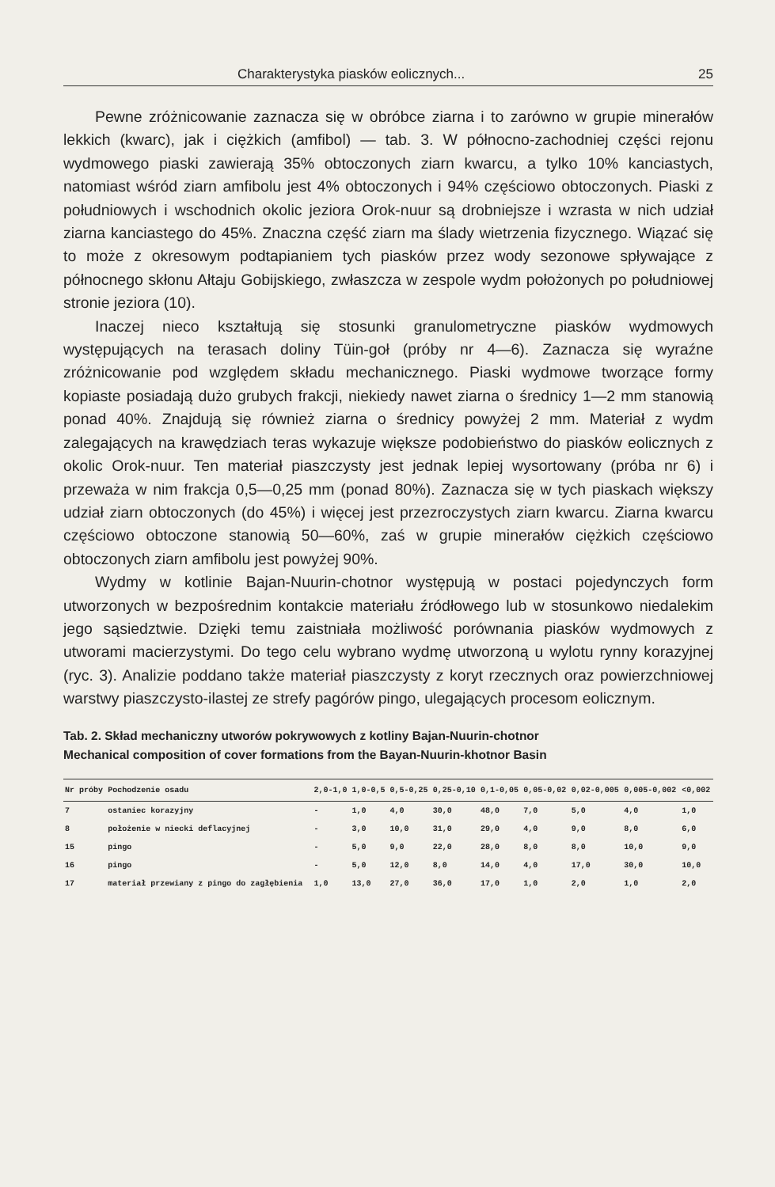Charakterystyka piasków eolicznych... 25
Pewne zróżnicowanie zaznacza się w obróbce ziarna i to zarówno w grupie minerałów lekkich (kwarc), jak i ciężkich (amfibol) — tab. 3. W północno-zachodniej części rejonu wydmowego piaski zawierają 35% obtoczonych ziarn kwarcu, a tylko 10% kanciastych, natomiast wśród ziarn amfibolu jest 4% obtoczonych i 94% częściowo obtoczonych. Piaski z południowych i wschodnich okolic jeziora Orok-nuur są drobniejsze i wzrasta w nich udział ziarna kanciastego do 45%. Znaczna część ziarn ma ślady wietrzenia fizycznego. Wiązać się to może z okresowym podtapianiem tych piasków przez wody sezonowe spływające z północnego skłonu Ałtaju Gobijskiego, zwłaszcza w zespole wydm położonych po południowej stronie jeziora (10).
Inaczej nieco kształtują się stosunki granulometryczne piasków wydmowych występujących na terasach doliny Tüin-goł (próby nr 4—6). Zaznacza się wyraźne zróżnicowanie pod względem składu mechanicznego. Piaski wydmowe tworzące formy kopiaste posiadają dużo grubych frakcji, niekiedy nawet ziarna o średnicy 1—2 mm stanowią ponad 40%. Znajdują się również ziarna o średnicy powyżej 2 mm. Materiał z wydm zalegających na krawędziach teras wykazuje większe podobieństwo do piasków eolicznych z okolic Orok-nuur. Ten materiał piaszczysty jest jednak lepiej wysortowany (próba nr 6) i przeważa w nim frakcja 0,5—0,25 mm (ponad 80%). Zaznacza się w tych piaskach większy udział ziarn obtoczonych (do 45%) i więcej jest przezroczystych ziarn kwarcu. Ziarna kwarcu częściowo obtoczone stanowią 50—60%, zaś w grupie minerałów ciężkich częściowo obtoczonych ziarn amfibolu jest powyżej 90%.
Wydmy w kotlinie Bajan-Nuurin-chotnor występują w postaci pojedynczych form utworzonych w bezpośrednim kontakcie materiału źródłowego lub w stosunkowo niedalekim jego sąsiedztwie. Dzięki temu zaistniała możliwość porównania piasków wydmowych z utworami macierzystymi. Do tego celu wybrano wydmę utworzoną u wylotu rynny korazyjnej (ryc. 3). Analizie poddano także materiał piaszczysty z koryt rzecznych oraz powierzchniowej warstwy piaszczysto-ilastej ze strefy pagórów pingo, ulegających procesom eolicznym.
Tab. 2. Skład mechaniczny utworów pokrywowych z kotliny Bajan-Nuurin-chotnor
Mechanical composition of cover formations from the Bayan-Nuurin-khotnor Basin
| Nr próby | Pochodzenie osadu | 2,0-1,0 | 1,0-0,5 | 0,5-0,25 | 0,25-0,10 | 0,1-0,05 | 0,05-0,02 | 0,02-0,005 | 0,005-0,002 | <0,002 |
| --- | --- | --- | --- | --- | --- | --- | --- | --- | --- | --- |
| 7 | ostaniec korazyjny | - | 1,0 | 4,0 | 30,0 | 48,0 | 7,0 | 5,0 | 4,0 | 1,0 |
| 8 | położenie w niecki deflacyjnej | - | 3,0 | 10,0 | 31,0 | 29,0 | 4,0 | 9,0 | 8,0 | 6,0 |
| 15 | pingo | - | 5,0 | 9,0 | 22,0 | 28,0 | 8,0 | 8,0 | 10,0 | 9,0 |
| 16 | pingo | - | 5,0 | 12,0 | 8,0 | 14,0 | 4,0 | 17,0 | 30,0 | 10,0 |
| 17 | materiał przewiany z pingo do zagłębienia | 1,0 | 13,0 | 27,0 | 36,0 | 17,0 | 1,0 | 2,0 | 1,0 | 2,0 |